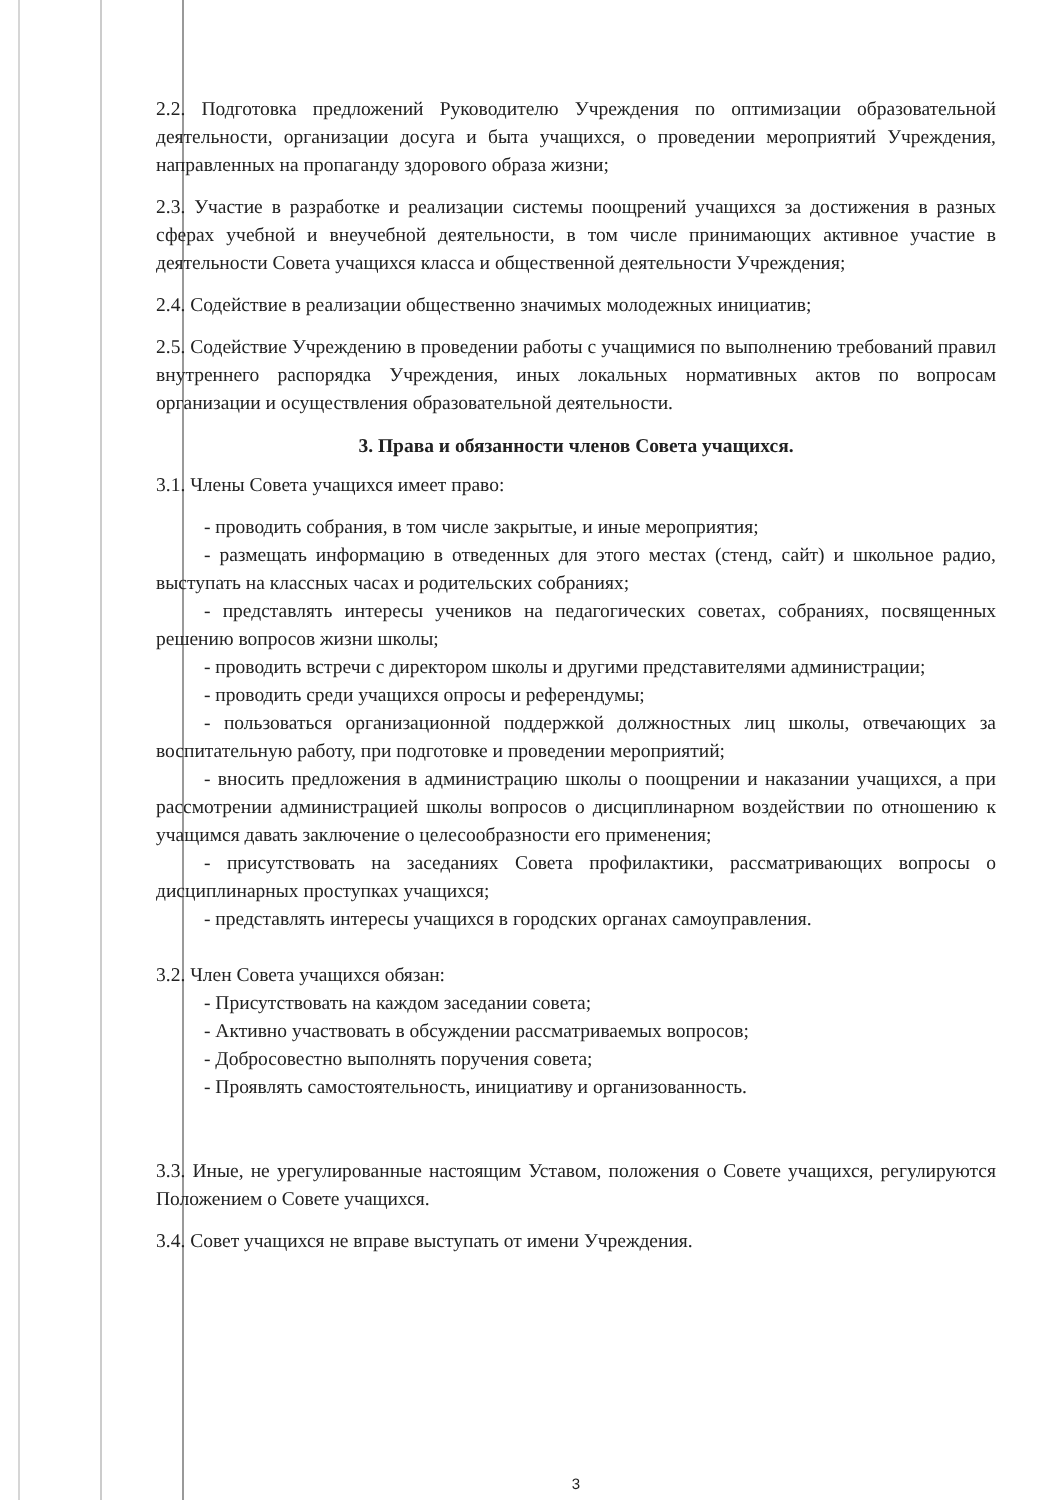2.2. Подготовка предложений Руководителю Учреждения по оптимизации образовательной деятельности, организации досуга и быта учащихся, о проведении мероприятий Учреждения, направленных на пропаганду здорового образа жизни;
2.3. Участие в разработке и реализации системы поощрений учащихся за достижения в разных сферах учебной и внеучебной деятельности, в том числе принимающих активное участие в деятельности Совета учащихся класса и общественной деятельности Учреждения;
2.4. Содействие в реализации общественно значимых молодежных инициатив;
2.5. Содействие Учреждению в проведении работы с учащимися по выполнению требований правил внутреннего распорядка Учреждения, иных локальных нормативных актов по вопросам организации и осуществления образовательной деятельности.
3. Права и обязанности членов Совета учащихся.
3.1. Члены Совета учащихся имеет право:
- проводить собрания, в том числе закрытые, и иные мероприятия;
- размещать информацию в отведенных для этого местах (стенд, сайт) и школьное радио, выступать на классных часах и родительских собраниях;
- представлять интересы учеников на педагогических советах, собраниях, посвященных решению вопросов жизни школы;
- проводить встречи с директором школы и другими представителями администрации;
- проводить среди учащихся опросы и референдумы;
- пользоваться организационной поддержкой должностных лиц школы, отвечающих за воспитательную работу, при подготовке и проведении мероприятий;
- вносить предложения в администрацию школы о поощрении и наказании учащихся, а при рассмотрении администрацией школы вопросов о дисциплинарном воздействии по отношению к учащимся давать заключение о целесообразности его применения;
- присутствовать на заседаниях Совета профилактики, рассматривающих вопросы о дисциплинарных проступках учащихся;
- представлять интересы учащихся в городских органах самоуправления.
3.2. Член Совета учащихся обязан:
- Присутствовать на каждом заседании совета;
- Активно участвовать в обсуждении рассматриваемых вопросов;
- Добросовестно выполнять поручения совета;
- Проявлять самостоятельность, инициативу и организованность.
3.3. Иные, не урегулированные настоящим Уставом, положения о Совете учащихся, регулируются Положением о Совете учащихся.
3.4. Совет учащихся не вправе выступать от имени Учреждения.
3